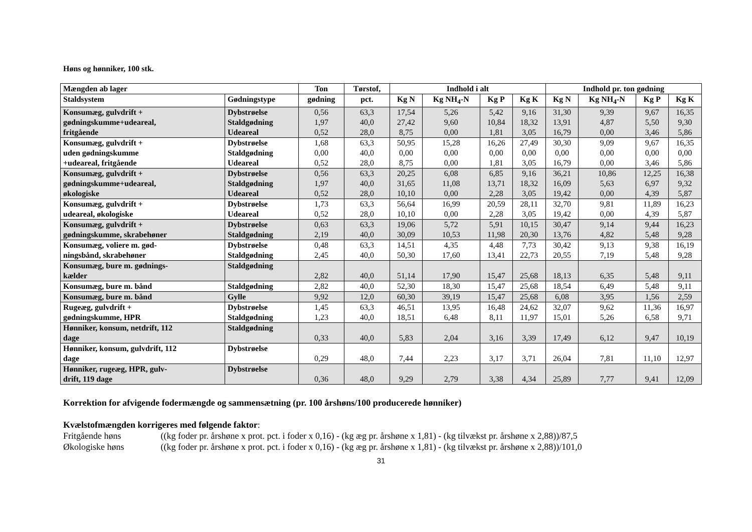Høns og hønniker, 100 stk.
| Mængden ab lager | | Ton | Tørstof, | Indhold i alt | | | | Indhold pr. ton gødning | | | |
| --- | --- | --- | --- | --- | --- | --- | --- | --- | --- | --- | --- |
| Staldsystem | Gødningstype | gødning | pct. | Kg N | Kg NH<sub>4</sub>-N | Kg P | Kg K | Kg N | Kg NH<sub>4</sub>-N | Kg P | Kg K |
| Konsumæg, gulvdrift + gødningskumme+udeareal, fritgående | Dybstrøelse Staldgødning Udeareal | 0,56 1,97 0,52 | 63,3 40,0 28,0 | 17,54 27,42 8,75 | 5,26 9,60 0,00 | 5,42 10,84 1,81 | 9,16 18,32 3,05 | 31,30 13,91 16,79 | 9,39 4,87 0,00 | 9,67 5,50 3,46 | 16,35 9,30 5,86 |
| Konsumæg, gulvdrift + uden gødningskumme +udeareal, fritgående | Dybstrøelse Staldgødning Udeareal | 1,68 0,00 0,52 | 63,3 40,0 28,0 | 50,95 0,00 8,75 | 15,28 0,00 0,00 | 16,26 0,00 1,81 | 27,49 0,00 3,05 | 30,30 0,00 16,79 | 9,09 0,00 0,00 | 9,67 0,00 3,46 | 16,35 0,00 5,86 |
| Konsumæg, gulvdrift + gødningskumme+udeareal, økologiske | Dybstrøelse Staldgødning Udeareal | 0,56 1,97 0,52 | 63,3 40,0 28,0 | 20,25 31,65 10,10 | 6,08 11,08 0,00 | 6,85 13,71 2,28 | 9,16 18,32 3,05 | 36,21 16,09 19,42 | 10,86 5,63 0,00 | 12,25 6,97 4,39 | 16,38 9,32 5,87 |
| Konsumæg, gulvdrift + udeareal, økologiske | Dybstrøelse Udeareal | 1,73 0,52 | 63,3 28,0 | 56,64 10,10 | 16,99 0,00 | 20,59 2,28 | 28,11 3,05 | 32,70 19,42 | 9,81 0,00 | 11,89 4,39 | 16,23 5,87 |
| Konsumæg, gulvdrift + gødningskumme, skrabehøner | Dybstrøelse Staldgødning | 0,63 2,19 | 63,3 40,0 | 19,06 30,09 | 5,72 10,53 | 5,91 11,98 | 10,15 20,30 | 30,47 13,76 | 9,14 4,82 | 9,44 5,48 | 16,23 9,28 |
| Konsumæg, voliere m. gød- ningsbånd, skrabehøner | Dybstrøelse Staldgødning | 0,48 2,45 | 63,3 40,0 | 14,51 50,30 | 4,35 17,60 | 4,48 13,41 | 7,73 22,73 | 30,42 20,55 | 9,13 7,19 | 9,38 5,48 | 16,19 9,28 |
| Konsumæg, bure m. gødnings- kælder | Staldgødning | 2,82 | 40,0 | 51,14 | 17,90 | 15,47 | 25,68 | 18,13 | 6,35 | 5,48 | 9,11 |
| Konsumæg, bure m. bånd | Staldgødning | 2,82 | 40,0 | 52,30 | 18,30 | 15,47 | 25,68 | 18,54 | 6,49 | 5,48 | 9,11 |
| Konsumæg, bure m. bånd | Gylle | 9,92 | 12,0 | 60,30 | 39,19 | 15,47 | 25,68 | 6,08 | 3,95 | 1,56 | 2,59 |
| Rugeæg, gulvdrift + gødningskumme, HPR | Dybstrøelse Staldgødning | 1,45 1,23 | 63,3 40,0 | 46,51 18,51 | 13,95 6,48 | 16,48 8,11 | 24,62 11,97 | 32,07 15,01 | 9,62 5,26 | 11,36 6,58 | 16,97 9,71 |
| Hønniker, konsum, netdrift, 112 dage | Staldgødning | 0,33 | 40,0 | 5,83 | 2,04 | 3,16 | 3,39 | 17,49 | 6,12 | 9,47 | 10,19 |
| Hønniker, konsum, gulvdrift, 112 dage | Dybstrøelse | 0,29 | 48,0 | 7,44 | 2,23 | 3,17 | 3,71 | 26,04 | 7,81 | 11,10 | 12,97 |
| Hønniker, rugeæg, HPR, gulv- drift, 119 dage | Dybstrøelse | 0,36 | 48,0 | 9,29 | 2,79 | 3,38 | 4,34 | 25,89 | 7,77 | 9,41 | 12,09 |
Korrektion for afvigende fodermængde og sammensætning (pr. 100 årshøns/100 producerede hønniker)
Kvælstofmængden korrigeres med følgende faktor:
Fritgående høns ((kg foder pr. årshøne x prot. pct. i foder x 0,16) - (kg æg pr. årshøne x 1,81) - (kg tilvækst pr. årshøne x 2,88))/87,5
Økologiske høns ((kg foder pr. årshøne x prot. pct. i foder x 0,16) - (kg æg pr. årshøne x 1,81) - (kg tilvækst pr. årshøne x 2,88))/101,0
31